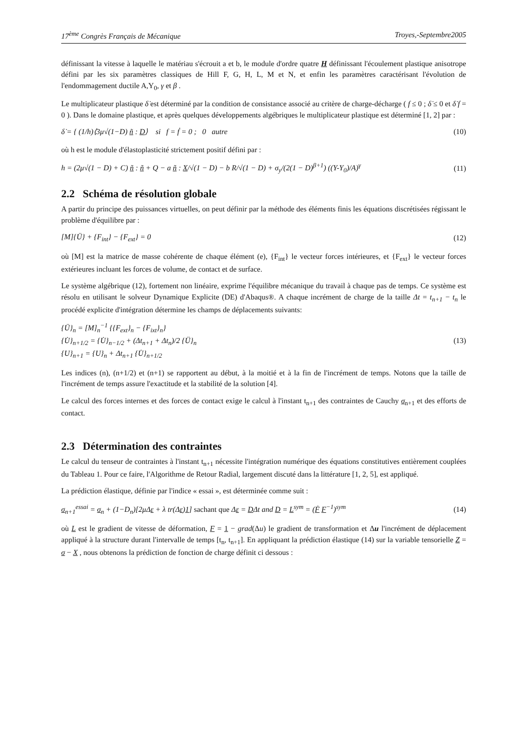17<sup>ème</sup> Congrès Français de Mécanique Troyes,-Septembre2005
définissant la vitesse à laquelle le matériau s'écrouit a et b, le module d'ordre quatre H définissant l'écoulement plastique anisotrope défini par les six paramètres classiques de Hill F, G, H, L, M et N, et enfin les paramètres caractérisant l'évolution de l'endommagement ductile A,Y<sub>0</sub>, γ et β .
Le multiplicateur plastique δ̇ est déterminé par la condition de consistance associé au critère de charge-décharge ( f ≤ 0 ; δ̇ ≤ 0 et δ̇ f = 0 ). Dans le domaine plastique, et après quelques développements algébriques le multiplicateur plastique est déterminé [1, 2] par :
δ̇ = { (1/h)⟨3μ√(1−D) ñ : D⟩ si f = ḟ = 0 ; 0 autre (10)
où h est le module d'élastoplasticité strictement positif défini par :
h = (2μ√(1 − D) + C) ñ : ñ + Q − a ñ : X/√(1 − D) − b R/√(1 − D) + σ<sub>y</sub>/(2(1 − D)<sup>β+1</sup>) ((Y-Y<sub>0</sub>)/A)<sup>γ</sup> (11)
2.2 Schéma de résolution globale
A partir du principe des puissances virtuelles, on peut définir par la méthode des éléments finis les équations discrétisées régissant le problème d'équilibre par :
[M]{Ü} + {F<sub>int</sub>} − {F<sub>ext</sub>} = 0 (12)
où [M] est la matrice de masse cohérente de chaque élément (e), {F<sub>int</sub>} le vecteur forces intérieures, et {F<sub>ext</sub>} le vecteur forces extérieures incluant les forces de volume, de contact et de surface.
Le système algébrique (12), fortement non linéaire, exprime l'équilibre mécanique du travail à chaque pas de temps. Ce système est résolu en utilisant le solveur Dynamique Explicite (DE) d'Abaqus®. A chaque incrément de charge de la taille Δt = t<sub>n+1</sub> − t<sub>n</sub> le procédé explicite d'intégration détermine les champs de déplacements suivants:
{Ü}<sub>n</sub> = [M]<sub>n</sub><sup>−1</sup> {{F<sub>ext</sub>}<sub>n</sub> − {F<sub>ixt</sub>}<sub>n</sub>}
{U̇}<sub>n+1/2</sub> = {U̇}<sub>n−1/2</sub> + (Δt<sub>n+1</sub> + Δt<sub>n</sub>)/2 {Ü}<sub>n</sub>
{U}<sub>n+1</sub> = {U}<sub>n</sub> + Δt<sub>n+1</sub> {U̇}<sub>n+1/2</sub> (13)
Les indices (n), (n+1/2) et (n+1) se rapportent au début, à la moitié et à la fin de l'incrément de temps. Notons que la taille de l'incrément de temps assure l'exactitude et la stabilité de la solution [4].
Le calcul des forces internes et des forces de contact exige le calcul à l'instant t<sub>n+1</sub> des contraintes de Cauchy σ<sub>n+1</sub> et des efforts de contact.
2.3 Détermination des contraintes
Le calcul du tenseur de contraintes à l'instant t<sub>n+1</sub> nécessite l'intégration numérique des équations constitutives entièrement couplées du Tableau 1. Pour ce faire, l'Algorithme de Retour Radial, largement discuté dans la littérature [1, 2, 5], est appliqué.
La prédiction élastique, définie par l'indice « essai », est déterminée comme suit :
σ<sub>n+1</sub><sup>essai</sup> = σ<sub>n</sub> + (1−D<sub>n</sub>)[2μΔε + λ tr(Δε)1] sachant que Δε = DΔt and D = L<sup>sym</sup> = (Ḟ F<sup>−1</sup>)<sup>sym</sup> (14)
où L est le gradient de vitesse de déformation, F = 1 − grad(Δu) le gradient de transformation et Δu l'incrément de déplacement appliqué à la structure durant l'intervalle de temps [t<sub>n</sub>, t<sub>n+1</sub>]. En appliquant la prédiction élastique (14) sur la variable tensorielle Z = σ − X , nous obtenons la prédiction de fonction de charge définit ci dessous :